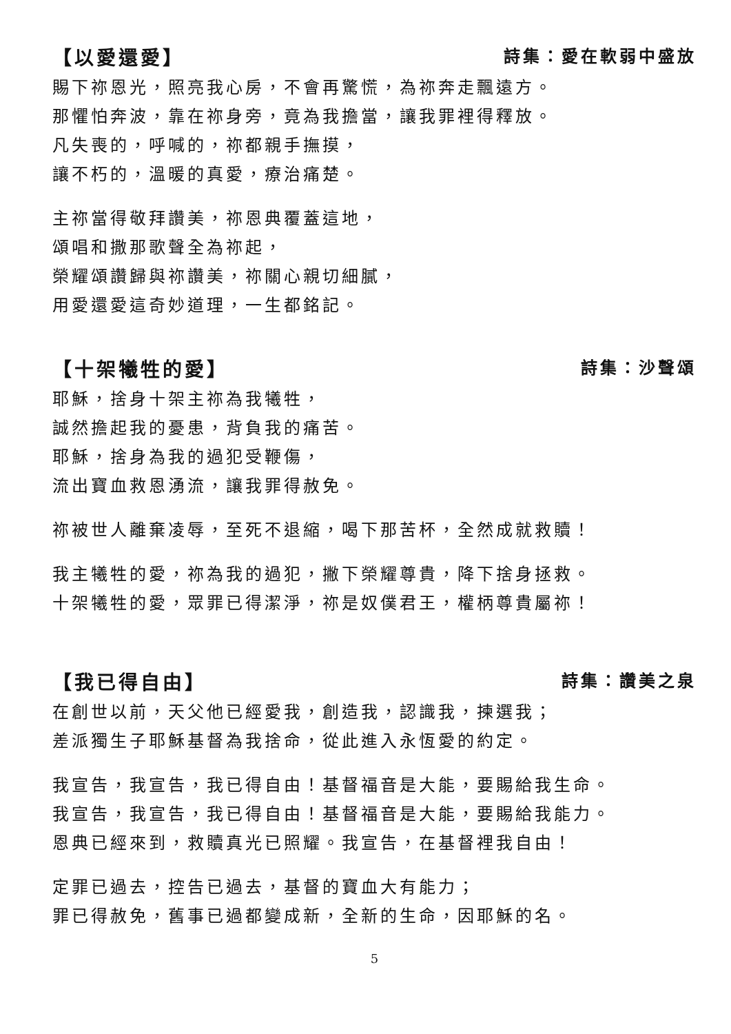【以愛還愛】 詩集：愛在軟弱中盛放
賜下祢恩光，照亮我心房，不會再驚慌，為祢奔走飄遠方。
那懼怕奔波，靠在祢身旁，竟為我擔當，讓我罪裡得釋放。
凡失喪的，呼喊的，祢都親手撫摸，
讓不朽的，溫暖的真愛，療治痛楚。
主祢當得敬拜讚美，祢恩典覆蓋這地，
頌唱和撒那歌聲全為祢起，
榮耀頌讚歸與祢讚美，祢關心親切細膩，
用愛還愛這奇妙道理，一生都銘記。
【十架犧牲的愛】 詩集：沙聲頌
耶穌，捨身十架主祢為我犧牲，
誠然擔起我的憂患，背負我的痛苦。
耶穌，捨身為我的過犯受鞭傷，
流出寶血救恩湧流，讓我罪得赦免。
祢被世人離棄凌辱，至死不退縮，喝下那苦杯，全然成就救贖！
我主犧牲的愛，祢為我的過犯，撇下榮耀尊貴，降下捨身拯救。
十架犧牲的愛，眾罪已得潔淨，祢是奴僕君王，權柄尊貴屬祢！
【我已得自由】 詩集：讚美之泉
在創世以前，天父他已經愛我，創造我，認識我，揀選我；
差派獨生子耶穌基督為我捨命，從此進入永恆愛的約定。
我宣告，我宣告，我已得自由！基督福音是大能，要賜給我生命。
我宣告，我宣告，我已得自由！基督福音是大能，要賜給我能力。
恩典已經來到，救贖真光已照耀。我宣告，在基督裡我自由！
定罪已過去，控告已過去，基督的寶血大有能力；
罪已得赦免，舊事已過都變成新，全新的生命，因耶穌的名。
5